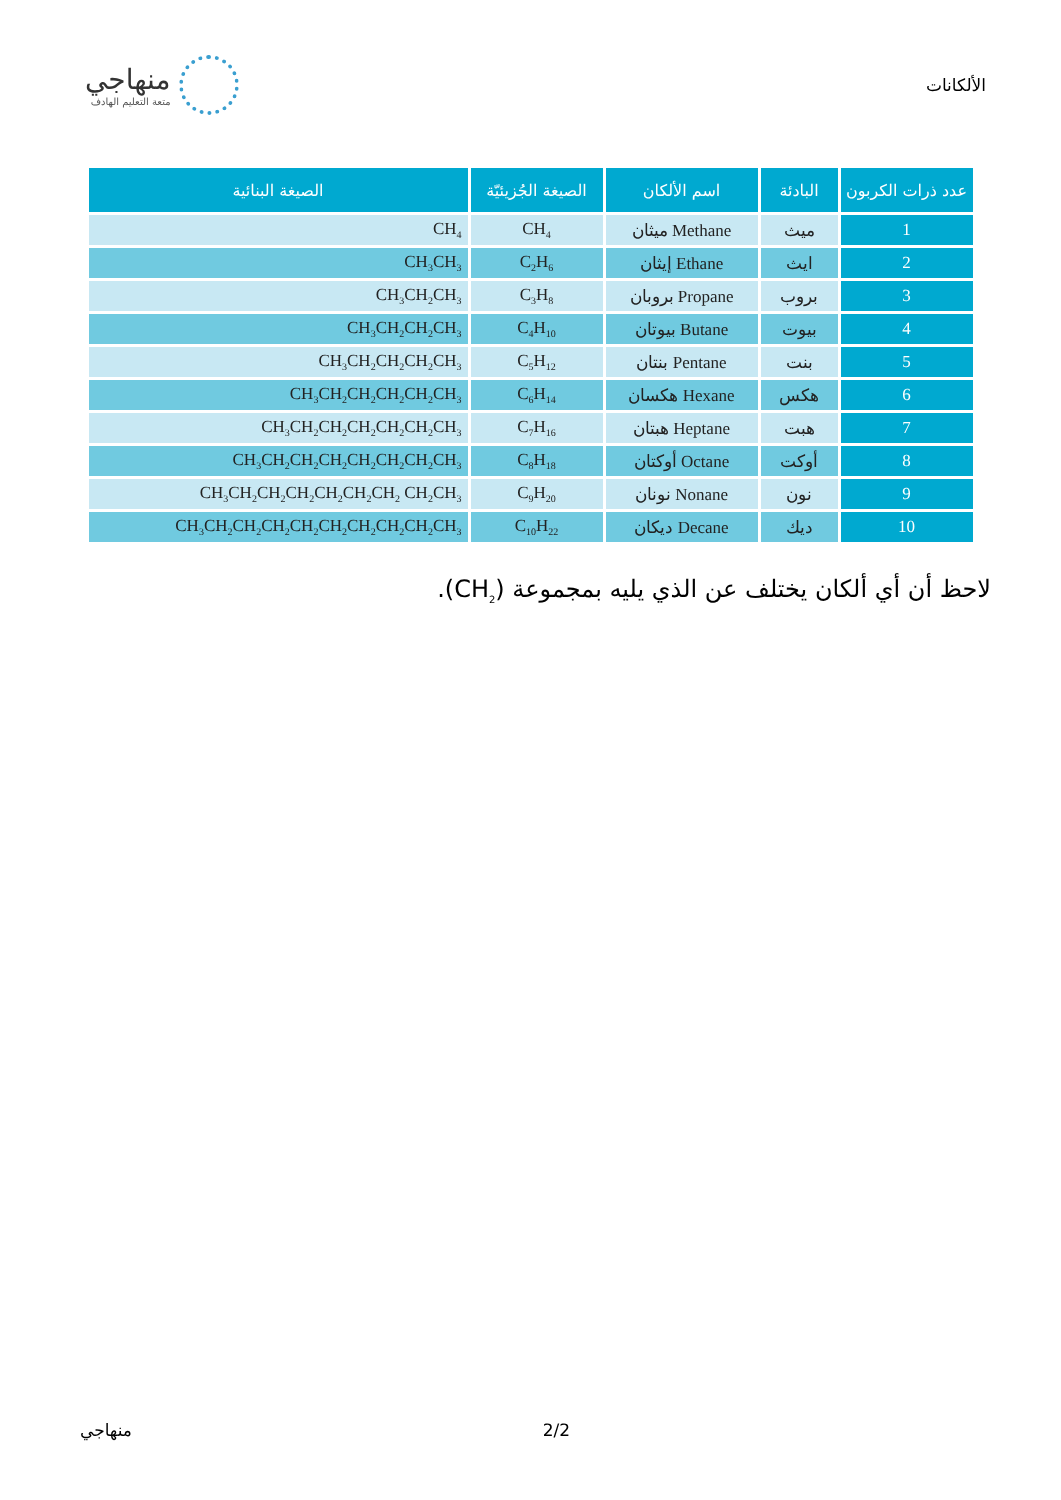الألكانات
منهاجي
متعة التعليم الهادف
| عدد ذرات الكربون | البادئة | اسم الألكان | الصيغة الجُزيئيّة | الصيغة البنائية |
| --- | --- | --- | --- | --- |
| 1 | ميث | Methane ميثان | CH<sub>4</sub> | CH<sub>4</sub> |
| 2 | ايث | Ethane إيثان | C<sub>2</sub>H<sub>6</sub> | CH<sub>3</sub>CH<sub>3</sub> |
| 3 | بروب | Propane بروبان | C<sub>3</sub>H<sub>8</sub> | CH<sub>3</sub>CH<sub>2</sub>CH<sub>3</sub> |
| 4 | بيوت | Butane بيوتان | C<sub>4</sub>H<sub>10</sub> | CH<sub>3</sub>CH<sub>2</sub>CH<sub>2</sub>CH<sub>3</sub> |
| 5 | بنت | Pentane بنتان | C<sub>5</sub>H<sub>12</sub> | CH<sub>3</sub>CH<sub>2</sub>CH<sub>2</sub>CH<sub>2</sub>CH<sub>3</sub> |
| 6 | هكس | Hexane هكسان | C<sub>6</sub>H<sub>14</sub> | CH<sub>3</sub>CH<sub>2</sub>CH<sub>2</sub>CH<sub>2</sub>CH<sub>2</sub>CH<sub>3</sub> |
| 7 | هبت | Heptane هبتان | C<sub>7</sub>H<sub>16</sub> | CH<sub>3</sub>CH<sub>2</sub>CH<sub>2</sub>CH<sub>2</sub>CH<sub>2</sub>CH<sub>2</sub>CH<sub>3</sub> |
| 8 | أوكت | Octane أوكتان | C<sub>8</sub>H<sub>18</sub> | CH<sub>3</sub>CH<sub>2</sub>CH<sub>2</sub>CH<sub>2</sub>CH<sub>2</sub>CH<sub>2</sub>CH<sub>2</sub>CH<sub>3</sub> |
| 9 | نون | Nonane نونان | C<sub>9</sub>H<sub>20</sub> | CH<sub>3</sub>CH<sub>2</sub>CH<sub>2</sub>CH<sub>2</sub>CH<sub>2</sub>CH<sub>2</sub>CH<sub>2</sub> CH<sub>2</sub>CH<sub>3</sub> |
| 10 | ديك | Decane ديكان | C<sub>10</sub>H<sub>22</sub> | CH<sub>3</sub>CH<sub>2</sub>CH<sub>2</sub>CH<sub>2</sub>CH<sub>2</sub>CH<sub>2</sub>CH<sub>2</sub>CH<sub>2</sub>CH<sub>2</sub>CH<sub>3</sub> |
لاحظ أن أي ألكان يختلف عن الذي يليه بمجموعة (CH<sub>2</sub>).
منهاجي 2/2